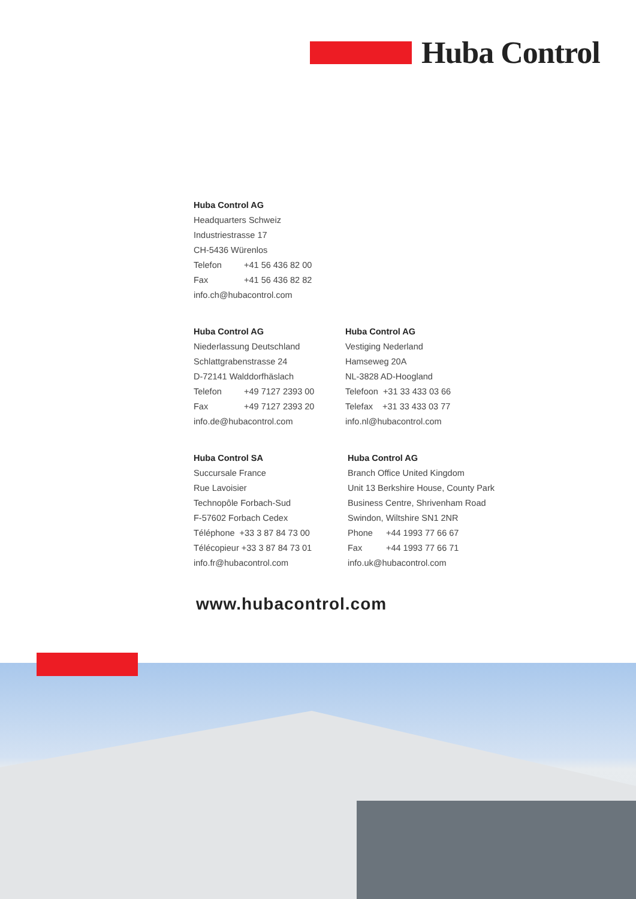Huba Control
Huba Control AG
Headquarters Schweiz
Industriestrasse 17
CH-5436 Würenlos
Telefon +41 56 436 82 00
Fax +41 56 436 82 82
info.ch@hubacontrol.com
Huba Control AG
Niederlassung Deutschland
Schlattgrabenstrasse 24
D-72141 Walddorfhäslach
Telefon +49 7127 2393 00
Fax +49 7127 2393 20
info.de@hubacontrol.com
Huba Control AG
Vestiging Nederland
Hamseweg 20A
NL-3828 AD-Hoogland
Telefoon +31 33 433 03 66
Telefax +31 33 433 03 77
info.nl@hubacontrol.com
Huba Control SA
Succursale France
Rue Lavoisier
Technopôle Forbach-Sud
F-57602 Forbach Cedex
Téléphone +33 3 87 84 73 00
Télécopieur +33 3 87 84 73 01
info.fr@hubacontrol.com
Huba Control AG
Branch Office United Kingdom
Unit 13 Berkshire House, County Park
Business Centre, Shrivenham Road
Swindon, Wiltshire SN1 2NR
Phone +44 1993 77 66 67
Fax +44 1993 77 66 71
info.uk@hubacontrol.com
www.hubacontrol.com